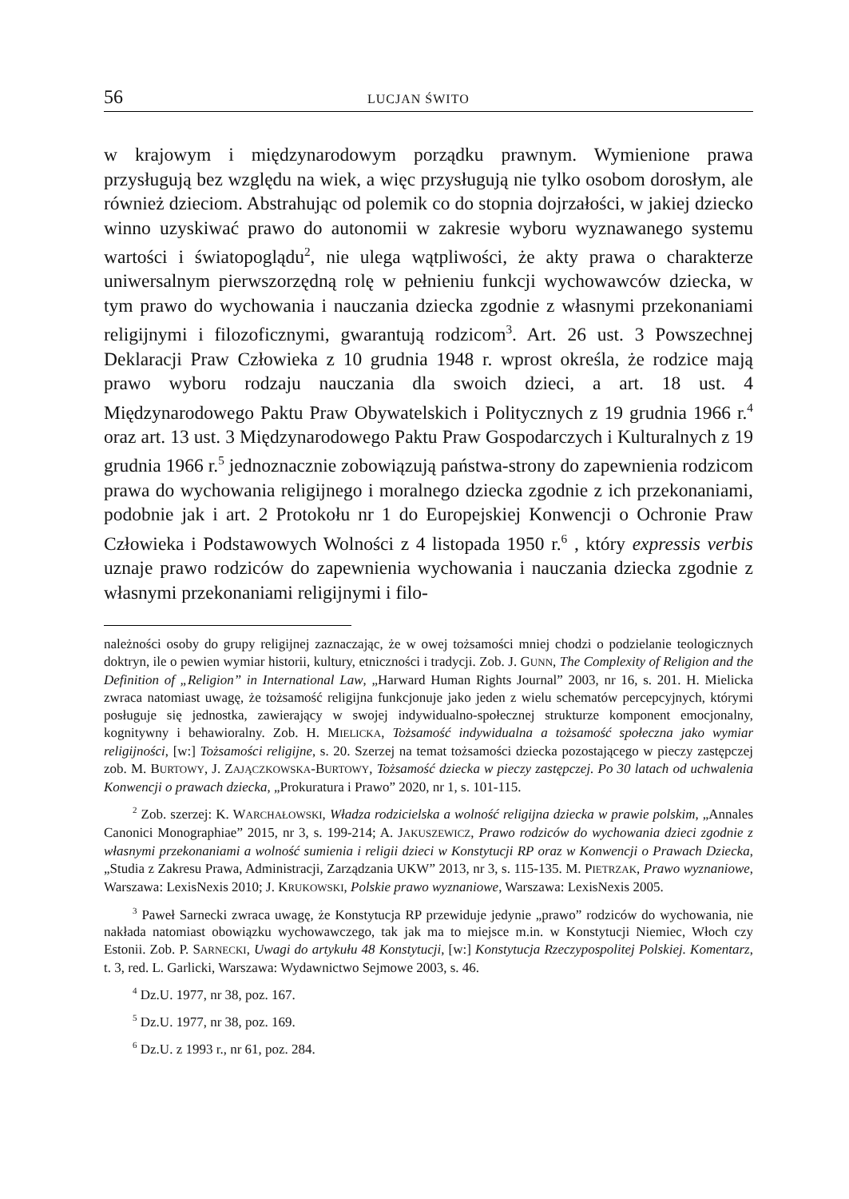56 LUCJAN ŚWITO
w krajowym i międzynarodowym porządku prawnym. Wymienione prawa przysługują bez względu na wiek, a więc przysługują nie tylko osobom dorosłym, ale również dzieciom. Abstrahując od polemik co do stopnia dojrzałości, w jakiej dziecko winno uzyskiwać prawo do autonomii w zakresie wyboru wyznawanego systemu wartości i światopoglądu<sup>2</sup>, nie ulega wątpliwości, że akty prawa o charakterze uniwersalnym pierwszorzędną rolę w pełnieniu funkcji wychowawców dziecka, w tym prawo do wychowania i nauczania dziecka zgodnie z własnymi przekonaniami religijnymi i filozoficznymi, gwarantują rodzicom<sup>3</sup>. Art. 26 ust. 3 Powszechnej Deklaracji Praw Człowieka z 10 grudnia 1948 r. wprost określa, że rodzice mają prawo wyboru rodzaju nauczania dla swoich dzieci, a art. 18 ust. 4 Międzynarodowego Paktu Praw Obywatelskich i Politycznych z 19 grudnia 1966 r.<sup>4</sup> oraz art. 13 ust. 3 Międzynarodowego Paktu Praw Gospodarczych i Kulturalnych z 19 grudnia 1966 r.<sup>5</sup> jednoznacznie zobowiązują państwa-strony do zapewnienia rodzicom prawa do wychowania religijnego i moralnego dziecka zgodnie z ich przekonaniami, podobnie jak i art. 2 Protokołu nr 1 do Europejskiej Konwencji o Ochronie Praw Człowieka i Podstawowych Wolności z 4 listopada 1950 r.<sup>6</sup> , który expressis verbis uznaje prawo rodziców do zapewnienia wychowania i nauczania dziecka zgodnie z własnymi przekonaniami religijnymi i filo-
należności osoby do grupy religijnej zaznaczając, że w owej tożsamości mniej chodzi o podzielanie teologicznych doktryn, ile o pewien wymiar historii, kultury, etniczności i tradycji. Zob. J. GUNN, The Complexity of Religion and the Definition of „Religion” in International Law, „Harward Human Rights Journal” 2003, nr 16, s. 201. H. Mielicka zwraca natomiast uwagę, że tożsamość religijna funkcjonuje jako jeden z wielu schematów percepcyjnych, którymi posługuje się jednostka, zawierający w swojej indywidualno-społecznej strukturze komponent emocjonalny, kognitywny i behawioralny. Zob. H. MIELICKA, Tożsamość indywidualna a tożsamość społeczna jako wymiar religijności, [w:] Tożsamości religijne, s. 20. Szerzej na temat tożsamości dziecka pozostającego w pieczy zastępczej zob. M. BURTOWY, J. ZAJĄCZKOWSKA-BURTOWY, Tożsamość dziecka w pieczy zastępczej. Po 30 latach od uchwalenia Konwencji o prawach dziecka, „Prokuratura i Prawo” 2020, nr 1, s. 101-115.
<sup>2</sup> Zob. szerzej: K. WARCHAŁOWSKI, Władza rodzicielska a wolność religijna dziecka w prawie polskim, „Annales Canonici Monographiae” 2015, nr 3, s. 199-214; A. JAKUSZEWICZ, Prawo rodziców do wychowania dzieci zgodnie z własnymi przekonaniami a wolność sumienia i religii dzieci w Konstytucji RP oraz w Konwencji o Prawach Dziecka, „Studia z Zakresu Prawa, Administracji, Zarządzania UKW” 2013, nr 3, s. 115-135. M. PIETRZAK, Prawo wyznaniowe, Warszawa: LexisNexis 2010; J. KRUKOWSKI, Polskie prawo wyznaniowe, Warszawa: LexisNexis 2005.
<sup>3</sup> Paweł Sarnecki zwraca uwagę, że Konstytucja RP przewiduje jedynie „prawo” rodziców do wychowania, nie nakłada natomiast obowiązku wychowawczego, tak jak ma to miejsce m.in. w Konstytucji Niemiec, Włoch czy Estonii. Zob. P. SARNECKI, Uwagi do artykułu 48 Konstytucji, [w:] Konstytucja Rzeczypospolitej Polskiej. Komentarz, t. 3, red. L. Garlicki, Warszawa: Wydawnictwo Sejmowe 2003, s. 46.
<sup>4</sup> Dz.U. 1977, nr 38, poz. 167.
<sup>5</sup> Dz.U. 1977, nr 38, poz. 169.
<sup>6</sup> Dz.U. z 1993 r., nr 61, poz. 284.